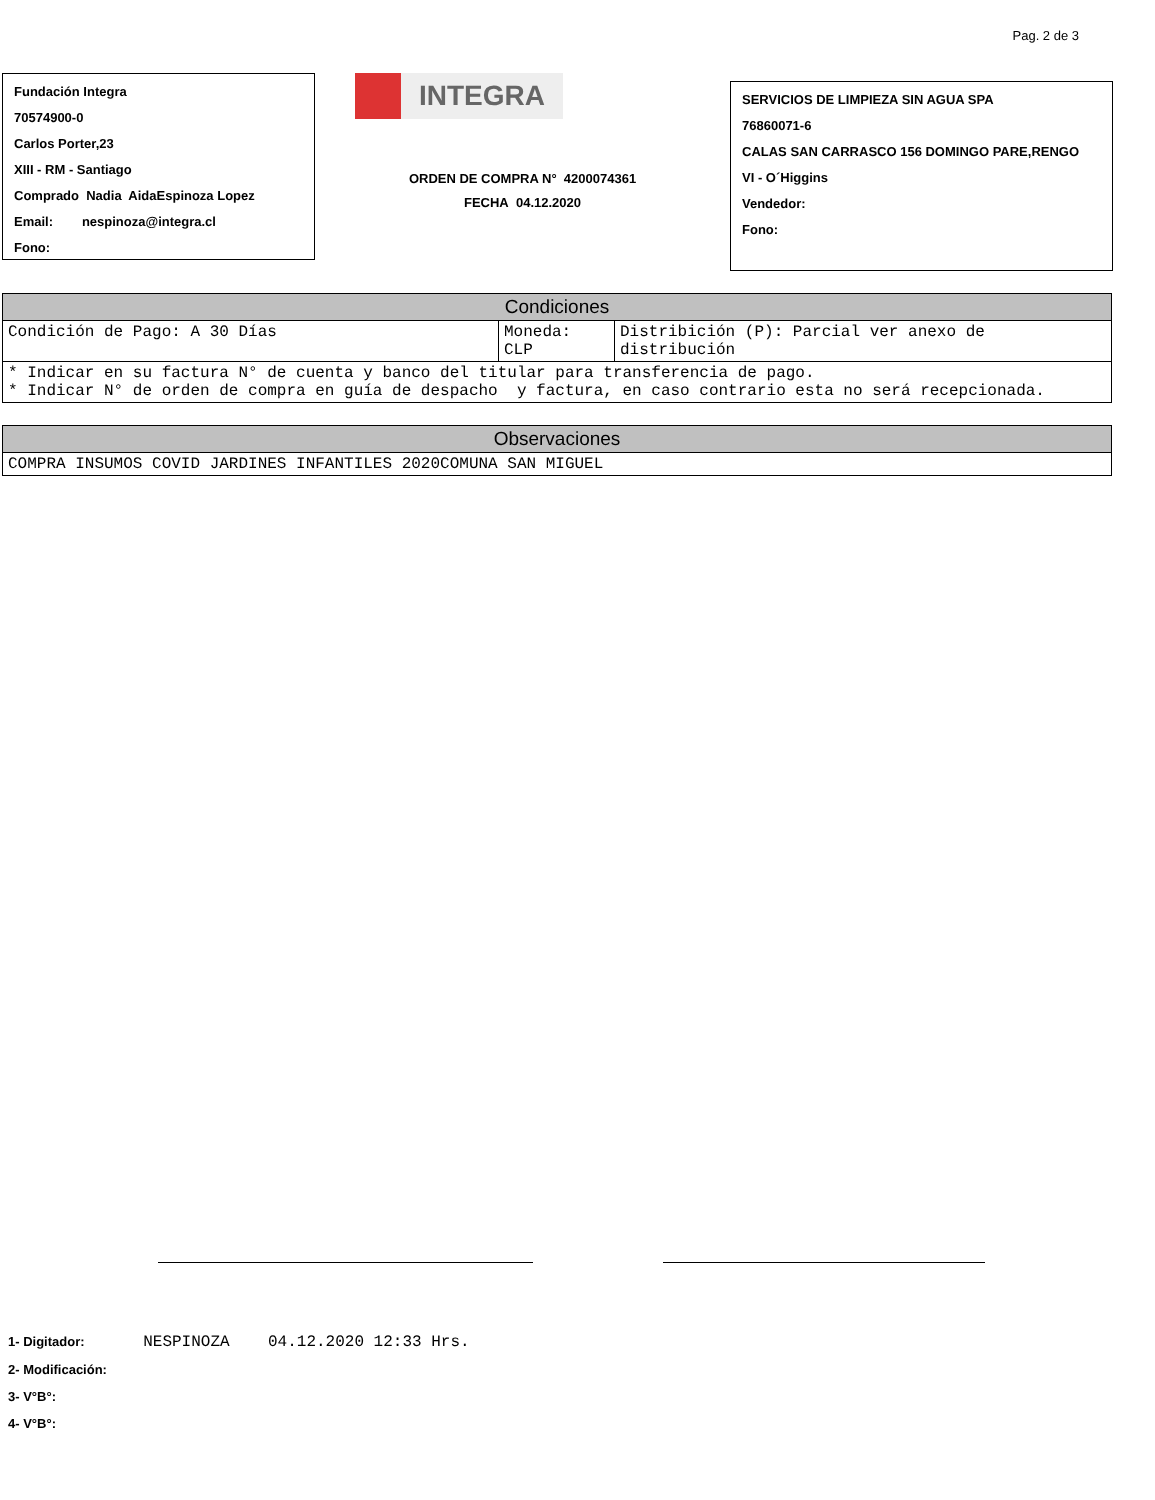Pag. 2 de 3
Fundación Integra
70574900-0
Carlos Porter,23
XIII - RM - Santiago
Comprado Nadia AidaEspinoza Lopez
Email: nespinoza@integra.cl
Fono:
INTEGRA
ORDEN DE COMPRA N° 4200074361
FECHA 04.12.2020
SERVICIOS DE LIMPIEZA SIN AGUA SPA
76860071-6
CALAS SAN CARRASCO 156 DOMINGO PARE,RENGO
VI - O´Higgins
Vendedor:
Fono:
| Condiciones | | |
| Condición de Pago: A 30 Días | Moneda: CLP | Distribición (P): Parcial ver anexo de distribución |
| * Indicar en su factura N° de cuenta y banco del titular para transferencia de pago. * Indicar N° de orden de compra en guía de despacho y factura, en caso contrario esta no será recepcionada. | | |
| Observaciones |
| COMPRA INSUMOS COVID JARDINES INFANTILES 2020COMUNA SAN MIGUEL |
1- Digitador: NESPINOZA 04.12.2020 12:33 Hrs.
2- Modificación:
3- V°B°:
4- V°B°: